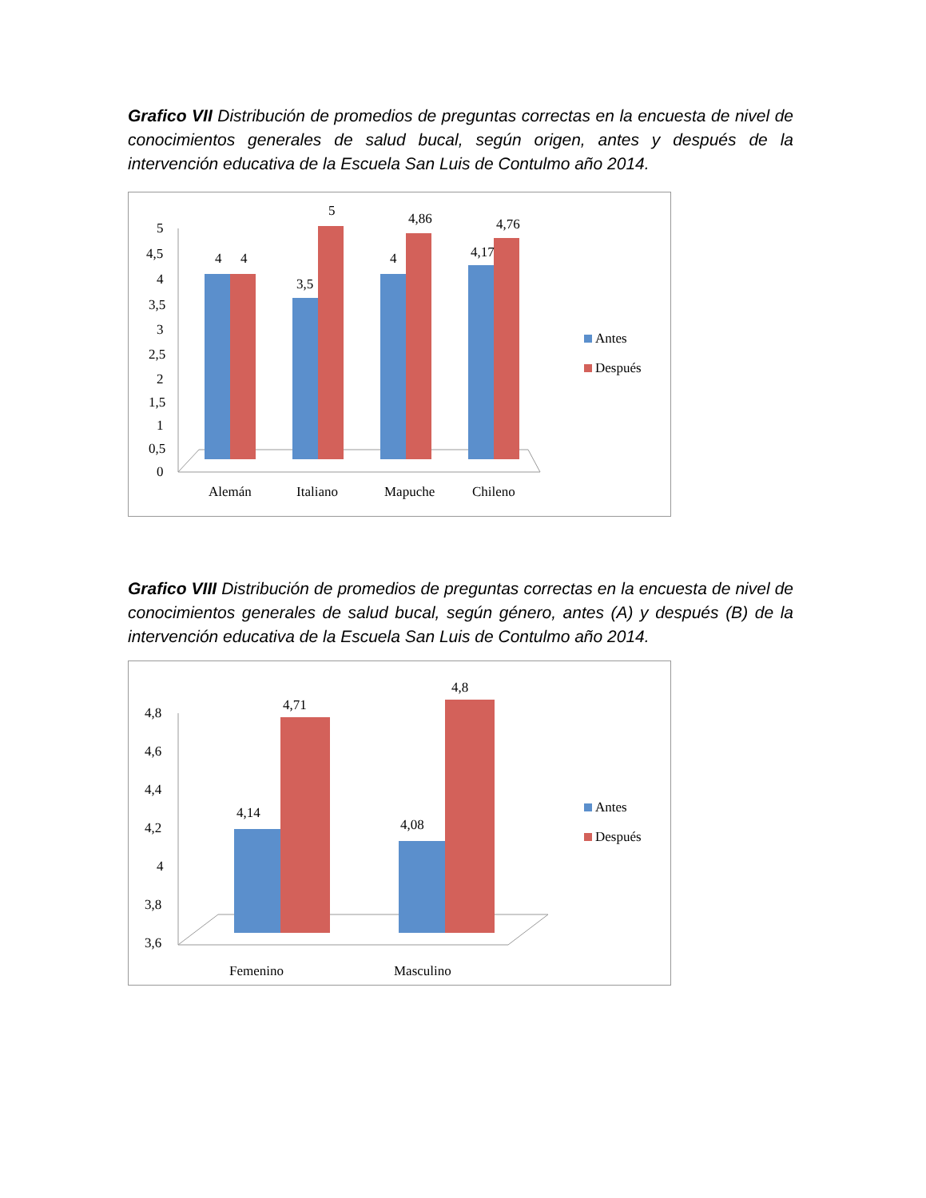Grafico VII Distribución de promedios de preguntas correctas en la encuesta de nivel de conocimientos generales de salud bucal, según origen, antes y después de la intervención educativa de la Escuela San Luis de Contulmo año 2014.
5
4,5
4
3,5
3
2,5
2
1,5
1
0,5
0
4
4
3,5
5
4
4,86
4,17
4,76
Alemán
Italiano
Mapuche
Chileno
Antes
Después
Grafico VIII Distribución de promedios de preguntas correctas en la encuesta de nivel de conocimientos generales de salud bucal, según género, antes (A) y después (B) de la intervención educativa de la Escuela San Luis de Contulmo año 2014.
4,8
4,6
4,4
4,2
4
3,8
3,6
4,14
4,71
4,08
4,8
Femenino
Masculino
Antes
Después